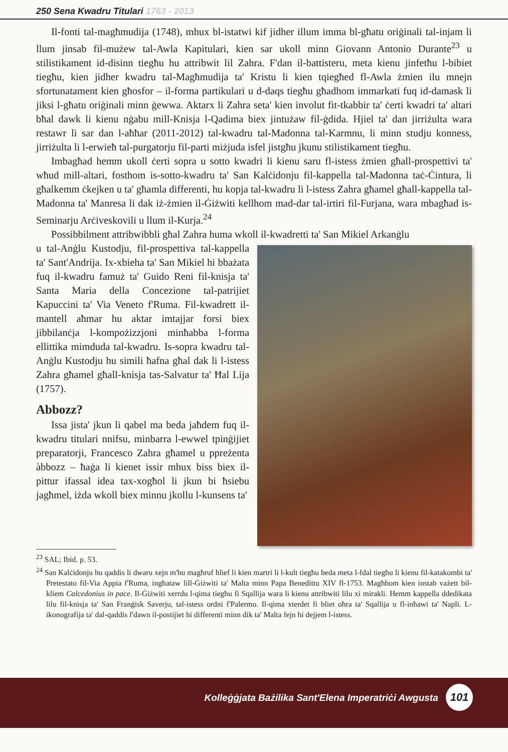250 Sena Kwadru Titulari 1763 - 2013
Il-fonti tal-magħmudija (1748), mhux bl-istatwi kif jidher illum imma bl-għatu oriġinali tal-injam li llum jinsab fil-mużew tal-Awla Kapitulari, kien sar ukoll minn Giovann Antonio Durante<sup>23</sup> u stilistikament id-disinn tiegħu hu attribwit lil Zahra. F'dan il-battisteru, meta kienu jinfetħu l-bibiet tiegħu, kien jidher kwadru tal-Magħmudija ta' Kristu li kien tqiegħed fl-Awla żmien ilu mnejn sfortunatament kien għosfor – il-forma partikulari u d-daqs tiegħu għadhom immarkati fuq id-damask li jiksi l-għatu oriġinali minn ġewwa. Aktarx li Zahra seta' kien involut fit-tkabbir ta' ċerti kwadri ta' altari bħal dawk li kienu nġabu mill-Knisja l-Qadima biex jintużaw fil-ġdida. Hjiel ta' dan jirriżulta wara restawr li sar dan l-aħħar (2011-2012) tal-kwadru tal-Madonna tal-Karmnu, li minn studju konness, jirriżulta li l-erwieħ tal-purgatorju fil-parti miżjuda isfel jistgħu jkunu stilistikament tiegħu.
Imbagħad hemm ukoll ċerti sopra u sotto kwadri li kienu saru fl-istess żmien għall-prospettivi ta' wħud mill-altari, fosthom is-sotto-kwadru ta' San Kalċidonju fil-kappella tal-Madonna taċ-Ċintura, li għalkemm ċkejken u ta' għamla differenti, hu kopja tal-kwadru li l-istess Zahra għamel għall-kappella tal-Madonna ta' Manresa li dak iż-żmien il-Ġiżwiti kellhom mad-dar tal-irtiri fil-Furjana, wara mbagħad is-Seminarju Arċiveskovili u llum il-Kurja.<sup>24</sup>
Possibbilment attribwibbli għal Zahra huma wkoll il-kwadretti ta' San Mikiel Arkanġlu
u tal-Anġlu Kustodju, fil-prospettiva tal-kappella ta' Sant'Andrija. Ix-xbieha ta' San Mikiel hi bbażata fuq il-kwadru famuż ta' Guido Reni fil-knisja ta' Santa Maria della Concezione tal-patrijiet Kapuccini ta' Via Veneto f'Ruma. Fil-kwadrett il-mantell aħmar hu aktar imtajjar forsi biex jibbilanċja l-kompożizzjoni minħabba l-forma ellittika mimduda tal-kwadru. Is-sopra kwadru tal-Anġlu Kustodju hu simili ħafna għal dak li l-istess Zahra għamel għall-knisja tas-Salvatur ta' Ħal Lija (1757).
Abbozz?
Issa jista' jkun li qabel ma beda jaħdem fuq il-kwadru titulari nnifsu, minbarra l-ewwel tpinġijiet preparatorji, Francesco Zahra għamel u ppreżenta àbbozz – ħaġa li kienet issir mhux biss biex il-pittur ifassal idea tax-xogħol li jkun bi ħsiebu jagħmel, iżda wkoll biex minnu jkollu l-kunsens ta'
<sup>23</sup> SAL; Ibid. p. 53.
<sup>24</sup> San Kalċidonju hu qaddis li dwaru xejn m'hu magħruf ħlief li kien martri li l-kult tiegħu beda meta l-fdal tiegħu li kienu fil-katakombi ta' Pretestato fil-Via Appia f'Ruma, ingħataw lill-Ġiżwiti ta' Malta minn Papa Benedittu XIV fl-1753. Magħhom kien instab vażett bil-kliem Calcedonius in pace. Il-Ġiżwiti xerrdu l-qima tiegħu fi Sqallija wara li kienu attribwiti lilu xi mirakli. Hemm kappella ddedikata lilu fil-knisja ta' San Franġisk Saverju, tal-istess ordni f'Palermo. Il-qima xterdet fi bliet oħra ta' Sqallija u fl-inħawi ta' Napli. L-ikonografija ta' dal-qaddis f'dawn il-postijiet hi differenti minn dik ta' Malta fejn hi dejjem l-istess.
Kolleġġjata Bażilika Sant'Elena Imperatriċi Awgusta 101